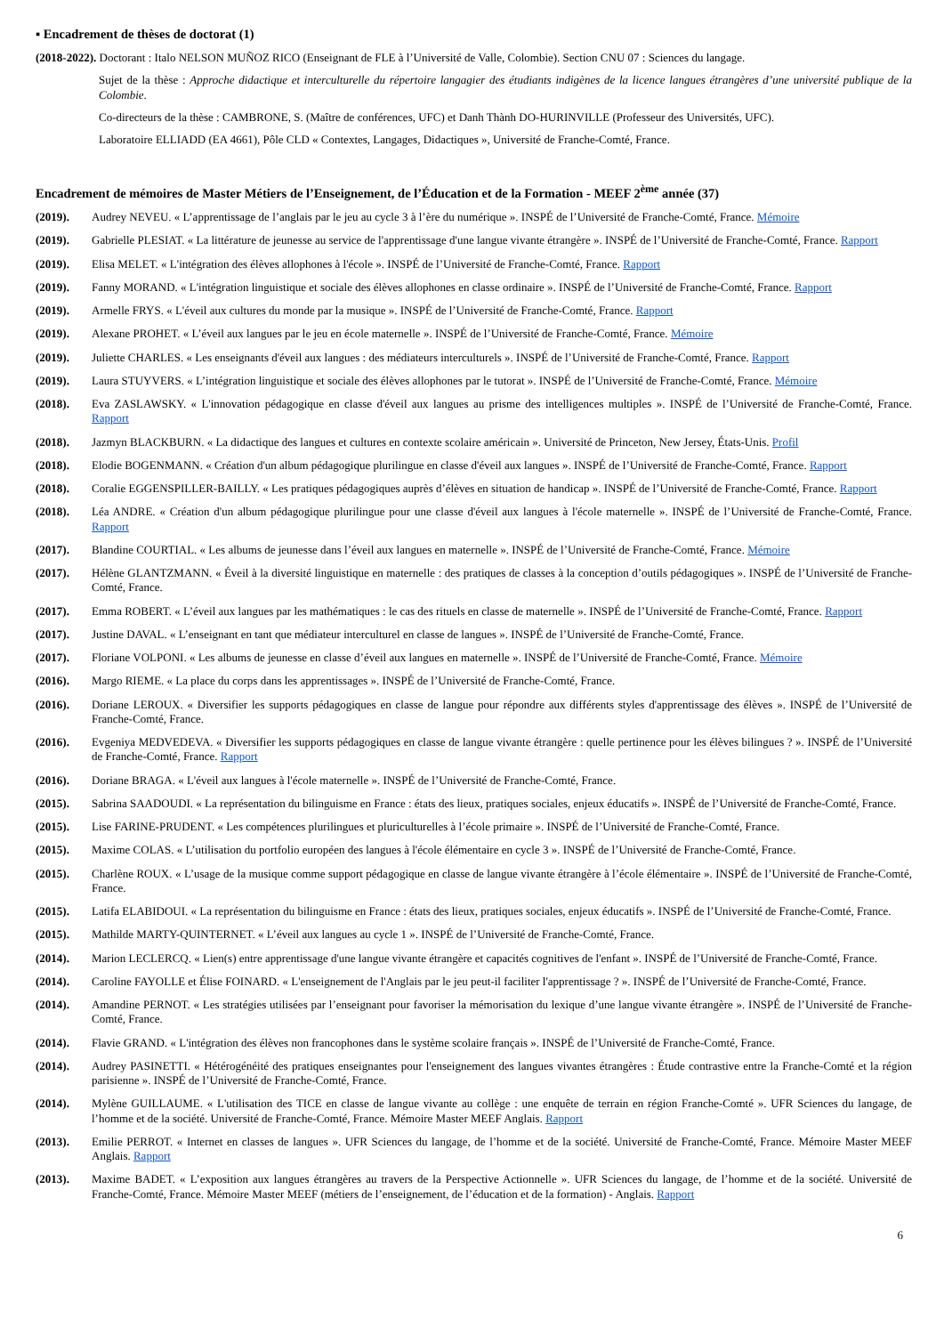▪ Encadrement de thèses de doctorat (1)
(2018-2022). Doctorant : Italo NELSON MUÑOZ RICO (Enseignant de FLE à l’Université de Valle, Colombie). Section CNU 07 : Sciences du langage.
Sujet de la thèse : Approche didactique et interculturelle du répertoire langagier des étudiants indigènes de la licence langues étrangères d’une université publique de la Colombie.
Co-directeurs de la thèse : CAMBRONE, S. (Maître de conférences, UFC) et Danh Thành DO-HURINVILLE (Professeur des Universités, UFC).
Laboratoire ELLIADD (EA 4661), Pôle CLD « Contextes, Langages, Didactiques », Université de Franche-Comté, France.
Encadrement de mémoires de Master Métiers de l’Enseignement, de l’Éducation et de la Formation - MEEF 2<sup>ème</sup> année (37)
(2019). Audrey NEVEU. « L’apprentissage de l’anglais par le jeu au cycle 3 à l’ère du numérique ». INSPÉ de l’Université de Franche-Comté, France. Mémoire
(2019). Gabrielle PLESIAT. « La littérature de jeunesse au service de l'apprentissage d'une langue vivante étrangère ». INSPÉ de l’Université de Franche-Comté, France. Rapport
(2019). Elisa MELET. « L'intégration des élèves allophones à l'école ». INSPÉ de l’Université de Franche-Comté, France. Rapport
(2019). Fanny MORAND. « L'intégration linguistique et sociale des élèves allophones en classe ordinaire ». INSPÉ de l’Université de Franche-Comté, France. Rapport
(2019). Armelle FRYS. « L'éveil aux cultures du monde par la musique ». INSPÉ de l’Université de Franche-Comté, France. Rapport
(2019). Alexane PROHET. « L’éveil aux langues par le jeu en école maternelle ». INSPÉ de l’Université de Franche-Comté, France. Mémoire
(2019). Juliette CHARLES. « Les enseignants d'éveil aux langues : des médiateurs interculturels ». INSPÉ de l’Université de Franche-Comté, France. Rapport
(2019). Laura STUYVERS. « L’intégration linguistique et sociale des élèves allophones par le tutorat ». INSPÉ de l’Université de Franche-Comté, France. Mémoire
(2018). Eva ZASLAWSKY. « L'innovation pédagogique en classe d'éveil aux langues au prisme des intelligences multiples ». INSPÉ de l’Université de Franche-Comté, France. Rapport
(2018). Jazmyn BLACKBURN. « La didactique des langues et cultures en contexte scolaire américain ». Université de Princeton, New Jersey, États-Unis. Profil
(2018). Elodie BOGENMANN. « Création d'un album pédagogique plurilingue en classe d'éveil aux langues ». INSPÉ de l’Université de Franche-Comté, France. Rapport
(2018). Coralie EGGENSPILLER-BAILLY. « Les pratiques pédagogiques auprès d’élèves en situation de handicap ». INSPÉ de l’Université de Franche-Comté, France. Rapport
(2018). Léa ANDRE. « Création d'un album pédagogique plurilingue pour une classe d'éveil aux langues à l'école maternelle ». INSPÉ de l’Université de Franche-Comté, France. Rapport
(2017). Blandine COURTIAL. « Les albums de jeunesse dans l’éveil aux langues en maternelle ». INSPÉ de l’Université de Franche-Comté, France. Mémoire
(2017). Hélène GLANTZMANN. « Éveil à la diversité linguistique en maternelle : des pratiques de classes à la conception d’outils pédagogiques ». INSPÉ de l’Université de Franche-Comté, France.
(2017). Emma ROBERT. « L’éveil aux langues par les mathématiques : le cas des rituels en classe de maternelle ». INSPÉ de l’Université de Franche-Comté, France. Rapport
(2017). Justine DAVAL. « L’enseignant en tant que médiateur interculturel en classe de langues ». INSPÉ de l’Université de Franche-Comté, France.
(2017). Floriane VOLPONI. « Les albums de jeunesse en classe d’éveil aux langues en maternelle ». INSPÉ de l’Université de Franche-Comté, France. Mémoire
(2016). Margo RIEME. « La place du corps dans les apprentissages ». INSPÉ de l’Université de Franche-Comté, France.
(2016). Doriane LEROUX. « Diversifier les supports pédagogiques en classe de langue pour répondre aux différents styles d'apprentissage des élèves ». INSPÉ de l’Université de Franche-Comté, France.
(2016). Evgeniya MEDVEDEVA. « Diversifier les supports pédagogiques en classe de langue vivante étrangère : quelle pertinence pour les élèves bilingues ? ». INSPÉ de l’Université de Franche-Comté, France. Rapport
(2016). Doriane BRAGA. « L'éveil aux langues à l'école maternelle ». INSPÉ de l’Université de Franche-Comté, France.
(2015). Sabrina SAADOUDI. « La représentation du bilinguisme en France : états des lieux, pratiques sociales, enjeux éducatifs ». INSPÉ de l’Université de Franche-Comté, France.
(2015). Lise FARINE-PRUDENT. « Les compétences plurilingues et pluriculturelles à l’école primaire ». INSPÉ de l’Université de Franche-Comté, France.
(2015). Maxime COLAS. « L’utilisation du portfolio européen des langues à l'école élémentaire en cycle 3 ». INSPÉ de l’Université de Franche-Comté, France.
(2015). Charlène ROUX. « L’usage de la musique comme support pédagogique en classe de langue vivante étrangère à l’école élémentaire ». INSPÉ de l’Université de Franche-Comté, France.
(2015). Latifa ELABIDOUI. « La représentation du bilinguisme en France : états des lieux, pratiques sociales, enjeux éducatifs ». INSPÉ de l’Université de Franche-Comté, France.
(2015). Mathilde MARTY-QUINTERNET. « L’éveil aux langues au cycle 1 ». INSPÉ de l’Université de Franche-Comté, France.
(2014). Marion LECLERCQ. « Lien(s) entre apprentissage d'une langue vivante étrangère et capacités cognitives de l'enfant ». INSPÉ de l’Université de Franche-Comté, France.
(2014). Caroline FAYOLLE et Élise FOINARD. « L'enseignement de l'Anglais par le jeu peut-il faciliter l'apprentissage ? ». INSPÉ de l’Université de Franche-Comté, France.
(2014). Amandine PERNOT. « Les stratégies utilisées par l’enseignant pour favoriser la mémorisation du lexique d’une langue vivante étrangère ». INSPÉ de l’Université de Franche-Comté, France.
(2014). Flavie GRAND. « L'intégration des élèves non francophones dans le système scolaire français ». INSPÉ de l’Université de Franche-Comté, France.
(2014). Audrey PASINETTI. « Hétérogénéité des pratiques enseignantes pour l'enseignement des langues vivantes étrangères : Étude contrastive entre la Franche-Comté et la région parisienne ». INSPÉ de l’Université de Franche-Comté, France.
(2014). Mylène GUILLAUME. « L'utilisation des TICE en classe de langue vivante au collège : une enquête de terrain en région Franche-Comté ». UFR Sciences du langage, de l’homme et de la société. Université de Franche-Comté, France. Mémoire Master MEEF Anglais. Rapport
(2013). Emilie PERROT. « Internet en classes de langues ». UFR Sciences du langage, de l’homme et de la société. Université de Franche-Comté, France. Mémoire Master MEEF Anglais. Rapport
(2013). Maxime BADET. « L’exposition aux langues étrangères au travers de la Perspective Actionnelle ». UFR Sciences du langage, de l’homme et de la société. Université de Franche-Comté, France. Mémoire Master MEEF (métiers de l’enseignement, de l’éducation et de la formation) - Anglais. Rapport
6